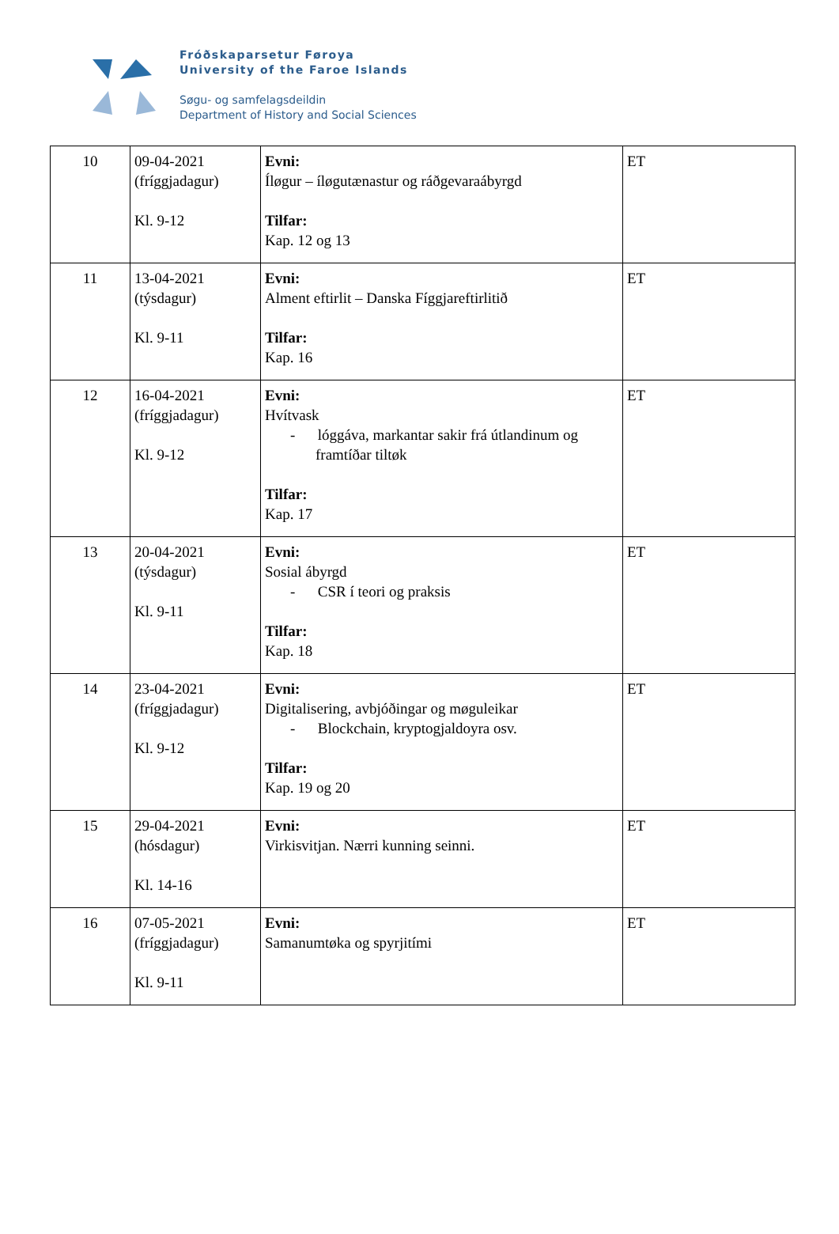Fróðskaparsetur Føroya
University of the Faroe Islands
Søgu- og samfelagsdeildin
Department of History and Social Sciences
| 10 | 09-04-2021 (fríggjadagur) Kl. 9-12 | Evni: Íløgur – íløgutænastur og ráðgevaraábyrgd Tilfar: Kap. 12 og 13 | ET |
| 11 | 13-04-2021 (týsdagur) Kl. 9-11 | Evni: Alment eftirlit – Danska Fíggjareftirlitið Tilfar: Kap. 16 | ET |
| 12 | 16-04-2021 (fríggjadagur) Kl. 9-12 | Evni: Hvítvask - lóggáva, markantar sakir frá útlandinum og framtíðar tiltøk Tilfar: Kap. 17 | ET |
| 13 | 20-04-2021 (týsdagur) Kl. 9-11 | Evni: Sosial ábyrgd - CSR í teori og praksis Tilfar: Kap. 18 | ET |
| 14 | 23-04-2021 (fríggjadagur) Kl. 9-12 | Evni: Digitalisering, avbjóðingar og møguleikar - Blockchain, kryptogjaldoyra osv. Tilfar: Kap. 19 og 20 | ET |
| 15 | 29-04-2021 (hósdagur) Kl. 14-16 | Evni: Virkisvitjan. Nærri kunning seinni. | ET |
| 16 | 07-05-2021 (fríggjadagur) Kl. 9-11 | Evni: Samanumtøka og spyrjitími | ET |